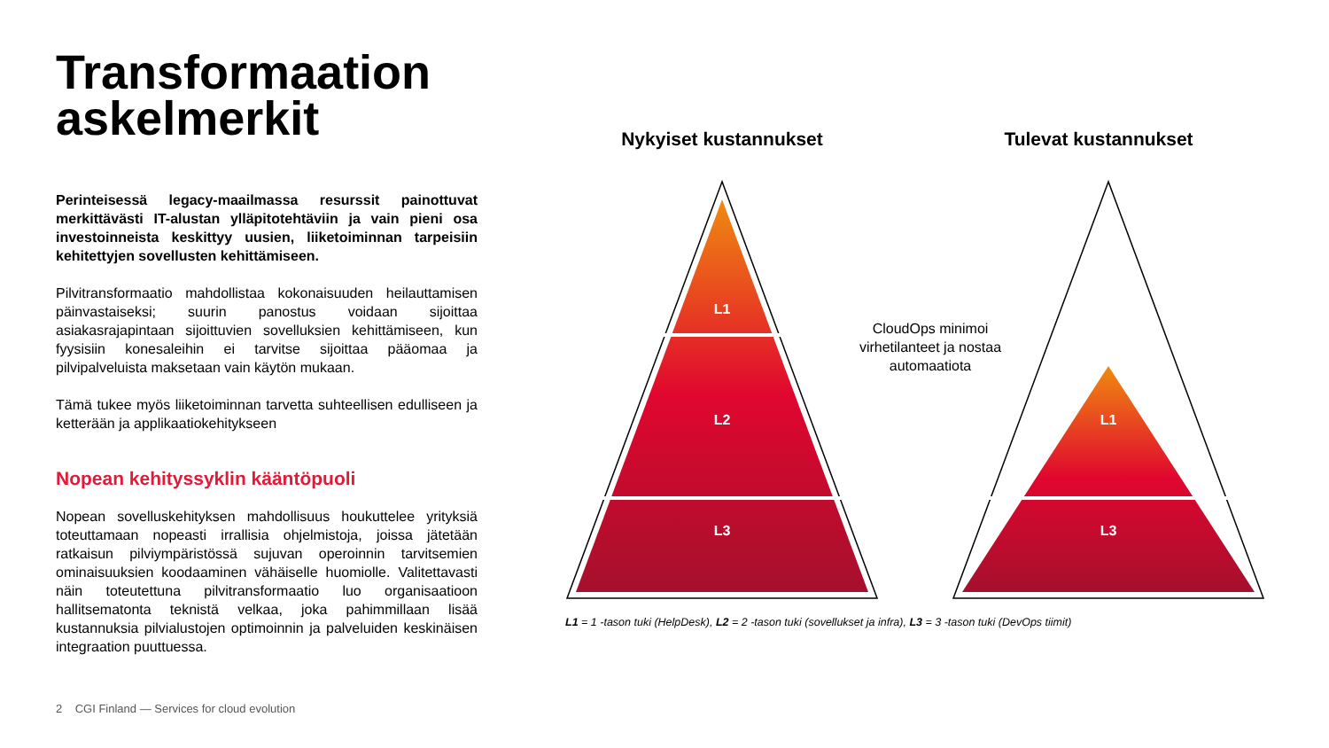Transformaation askelmerkit
Perinteisessä legacy-maailmassa resurssit painottuvat merkittävästi IT-alustan ylläpitotehtäviin ja vain pieni osa investoinneista keskittyy uusien, liiketoiminnan tarpeisiin kehitettyjen sovellusten kehittämiseen.
Pilvitransformaatio mahdollistaa kokonaisuuden heilauttamisen päinvastaiseksi; suurin panostus voidaan sijoittaa asiakasrajapintaan sijoittuvien sovelluksien kehittämiseen, kun fyysisiin konesaleihin ei tarvitse sijoittaa pääomaa ja pilvipalveluista maksetaan vain käytön mukaan.
Tämä tukee myös liiketoiminnan tarvetta suhteellisen edulliseen ja ketterään ja applikaatiokehitykseen
Nopean kehityssyklin kääntöpuoli
Nopean sovelluskehityksen mahdollisuus houkuttelee yrityksiä toteuttamaan nopeasti irrallisia ohjelmistoja, joissa jätetään ratkaisun pilviympäristössä sujuvan operoinnin tarvitsemien ominaisuuksien koodaaminen vähäiselle huomiolle. Valitettavasti näin toteutettuna pilvitransformaatio luo organisaatioon hallitsematonta teknistä velkaa, joka pahimmillaan lisää kustannuksia pilvialustojen optimoinnin ja palveluiden keskinäisen integraation puuttuessa.
Nykyiset kustannukset Tulevat kustannukset
L1
L2
L3
L1
L3
CloudOps minimoi virhetilanteet ja nostaa automaatiota
L1 = 1 -tason tuki (HelpDesk), L2 = 2 -tason tuki (sovellukset ja infra), L3 = 3 -tason tuki (DevOps tiimit)
2 CGI Finland — Services for cloud evolution